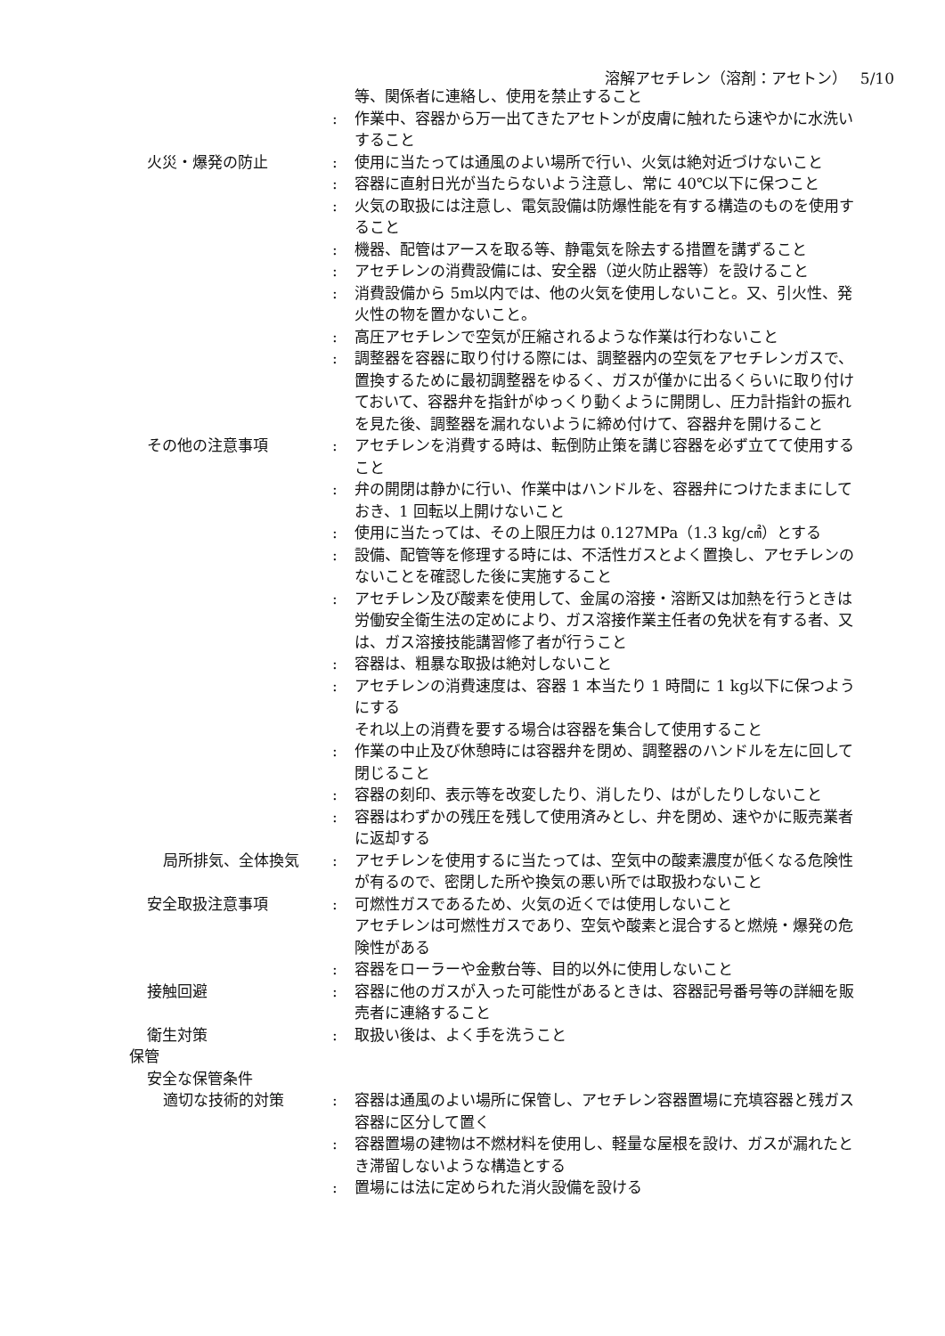溶解アセチレン（溶剤：アセトン）　 5/10
等、関係者に連絡し、使用を禁止すること
: 作業中、容器から万一出てきたアセトンが皮膚に触れたら速やかに水洗いすること
火災・爆発の防止 : 使用に当たっては通風のよい場所で行い、火気は絶対近づけないこと
: 容器に直射日光が当たらないよう注意し、常に 40℃以下に保つこと
: 火気の取扱には注意し、電気設備は防爆性能を有する構造のものを使用すること
: 機器、配管はアースを取る等、静電気を除去する措置を講ずること
: アセチレンの消費設備には、安全器（逆火防止器等）を設けること
: 消費設備から 5m以内では、他の火気を使用しないこと。又、引火性、発火性の物を置かないこと。
: 高圧アセチレンで空気が圧縮されるような作業は行わないこと
: 調整器を容器に取り付ける際には、調整器内の空気をアセチレンガスで、置換するために最初調整器をゆるく、ガスが僅かに出るくらいに取り付けておいて、容器弁を指針がゆっくり動くように開閉し、圧力計指針の振れを見た後、調整器を漏れないように締め付けて、容器弁を開けること
その他の注意事項 : アセチレンを消費する時は、転倒防止策を講じ容器を必ず立てて使用すること
: 弁の開閉は静かに行い、作業中はハンドルを、容器弁につけたままにしておき、1 回転以上開けないこと
: 使用に当たっては、その上限圧力は 0.127MPa（1.3 kg/㎠）とする
: 設備、配管等を修理する時には、不活性ガスとよく置換し、アセチレンのないことを確認した後に実施すること
: アセチレン及び酸素を使用して、金属の溶接・溶断又は加熱を行うときは労働安全衛生法の定めにより、ガス溶接作業主任者の免状を有する者、又は、ガス溶接技能講習修了者が行うこと
: 容器は、粗暴な取扱は絶対しないこと
: アセチレンの消費速度は、容器 1 本当たり 1 時間に 1 kg以下に保つようにする
それ以上の消費を要する場合は容器を集合して使用すること
: 作業の中止及び休憩時には容器弁を閉め、調整器のハンドルを左に回して閉じること
: 容器の刻印、表示等を改変したり、消したり、はがしたりしないこと
: 容器はわずかの残圧を残して使用済みとし、弁を閉め、速やかに販売業者に返却する
局所排気、全体換気 : アセチレンを使用するに当たっては、空気中の酸素濃度が低くなる危険性が有るので、密閉した所や換気の悪い所では取扱わないこと
安全取扱注意事項 : 可燃性ガスであるため、火気の近くでは使用しないこと
アセチレンは可燃性ガスであり、空気や酸素と混合すると燃焼・爆発の危険性がある
: 容器をローラーや金敷台等、目的以外に使用しないこと
接触回避 : 容器に他のガスが入った可能性があるときは、容器記号番号等の詳細を販売者に連絡すること
衛生対策 : 取扱い後は、よく手を洗うこと
保管
安全な保管条件
適切な技術的対策 : 容器は通風のよい場所に保管し、アセチレン容器置場に充填容器と残ガス容器に区分して置く
: 容器置場の建物は不燃材料を使用し、軽量な屋根を設け、ガスが漏れたとき滞留しないような構造とする
: 置場には法に定められた消火設備を設ける